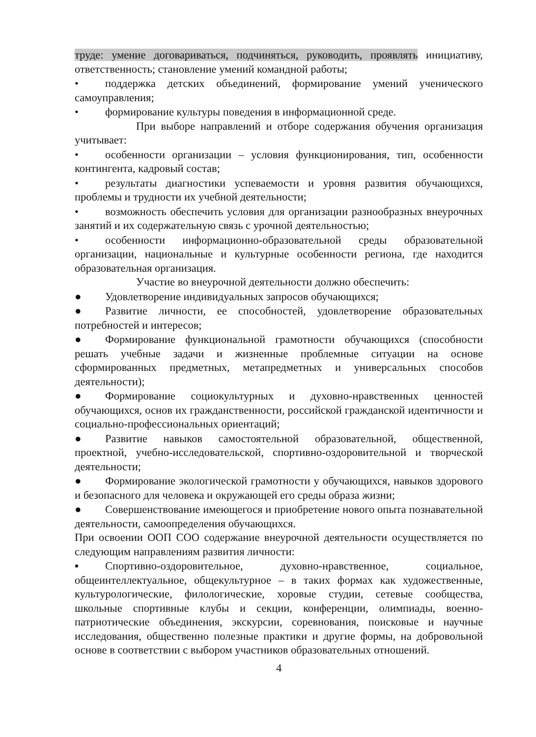труде: умение договариваться, подчиняться, руководить, проявлять инициативу, ответственность; становление умений командной работы;
• поддержка детских объединений, формирование умений ученического самоуправления;
• формирование культуры поведения в информационной среде.
При выборе направлений и отборе содержания обучения организация учитывает:
• особенности организации – условия функционирования, тип, особенности контингента, кадровый состав;
• результаты диагностики успеваемости и уровня развития обучающихся, проблемы и трудности их учебной деятельности;
• возможность обеспечить условия для организации разнообразных внеурочных занятий и их содержательную связь с урочной деятельностью;
• особенности информационно-образовательной среды образовательной организации, национальные и культурные особенности региона, где находится образовательная организация.
Участие во внеурочной деятельности должно обеспечить:
● Удовлетворение индивидуальных запросов обучающихся;
● Развитие личности, ее способностей, удовлетворение образовательных потребностей и интересов;
● Формирование функциональной грамотности обучающихся (способности решать учебные задачи и жизненные проблемные ситуации на основе сформированных предметных, метапредметных и универсальных способов деятельности);
● Формирование социокультурных и духовно-нравственных ценностей обучающихся, основ их гражданственности, российской гражданской идентичности и социально-профессиональных ориентаций;
● Развитие навыков самостоятельной образовательной, общественной, проектной, учебно-исследовательской, спортивно-оздоровительной и творческой деятельности;
● Формирование экологической грамотности у обучающихся, навыков здорового и безопасного для человека и окружающей его среды образа жизни;
● Совершенствование имеющегося и приобретение нового опыта познавательной деятельности, самоопределения обучающихся.
При освоении ООП СОО содержание внеурочной деятельности осуществляется по следующим направлениям развития личности:
▪ Спортивно-оздоровительное, духовно-нравственное, социальное, общеинтеллектуальное, общекультурное – в таких формах как художественные, культурологические, филологические, хоровые студии, сетевые сообщества, школьные спортивные клубы и секции, конференции, олимпиады, военно-патриотические объединения, экскурсии, соревнования, поисковые и научные исследования, общественно полезные практики и другие формы, на добровольной основе в соответствии с выбором участников образовательных отношений.
4